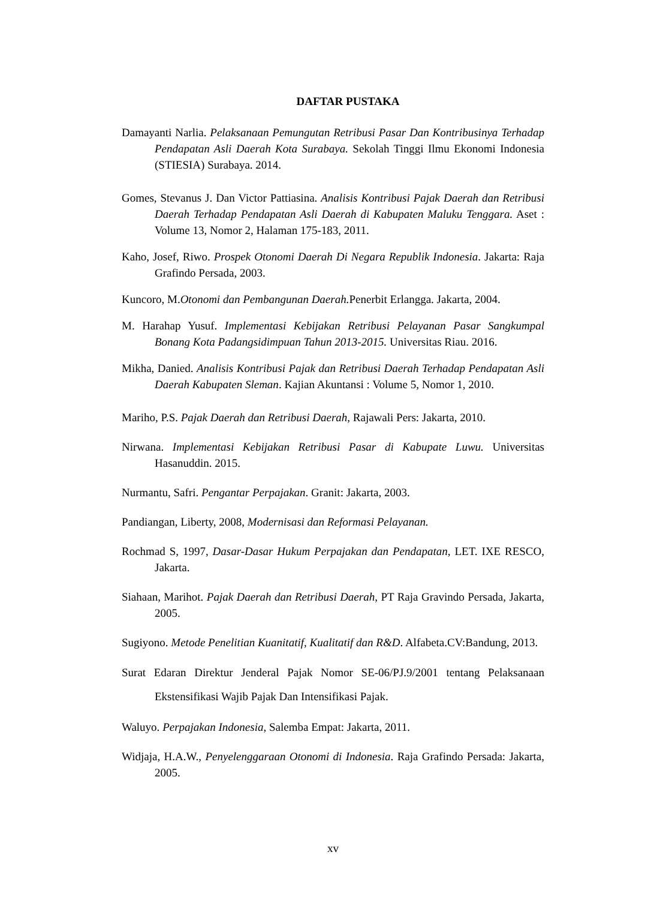DAFTAR PUSTAKA
Damayanti Narlia. Pelaksanaan Pemungutan Retribusi Pasar Dan Kontribusinya Terhadap Pendapatan Asli Daerah Kota Surabaya. Sekolah Tinggi Ilmu Ekonomi Indonesia (STIESIA) Surabaya. 2014.
Gomes, Stevanus J. Dan Victor Pattiasina. Analisis Kontribusi Pajak Daerah dan Retribusi Daerah Terhadap Pendapatan Asli Daerah di Kabupaten Maluku Tenggara. Aset : Volume 13, Nomor 2, Halaman 175-183, 2011.
Kaho, Josef, Riwo. Prospek Otonomi Daerah Di Negara Republik Indonesia. Jakarta: Raja Grafindo Persada, 2003.
Kuncoro, M.Otonomi dan Pembangunan Daerah. Penerbit Erlangga. Jakarta, 2004.
M. Harahap Yusuf. Implementasi Kebijakan Retribusi Pelayanan Pasar Sangkumpal Bonang Kota Padangsidimpuan Tahun 2013-2015. Universitas Riau. 2016.
Mikha, Danied. Analisis Kontribusi Pajak dan Retribusi Daerah Terhadap Pendapatan Asli Daerah Kabupaten Sleman. Kajian Akuntansi : Volume 5, Nomor 1, 2010.
Mariho, P.S. Pajak Daerah dan Retribusi Daerah, Rajawali Pers: Jakarta, 2010.
Nirwana. Implementasi Kebijakan Retribusi Pasar di Kabupate Luwu. Universitas Hasanuddin. 2015.
Nurmantu, Safri. Pengantar Perpajakan. Granit: Jakarta, 2003.
Pandiangan, Liberty, 2008, Modernisasi dan Reformasi Pelayanan.
Rochmad S, 1997, Dasar-Dasar Hukum Perpajakan dan Pendapatan, LET. IXE RESCO, Jakarta.
Siahaan, Marihot. Pajak Daerah dan Retribusi Daerah, PT Raja Gravindo Persada, Jakarta, 2005.
Sugiyono. Metode Penelitian Kuanitatif, Kualitatif dan R&D. Alfabeta.CV:Bandung, 2013.
Surat Edaran Direktur Jenderal Pajak Nomor SE-06/PJ.9/2001 tentang Pelaksanaan Ekstensifikasi Wajib Pajak Dan Intensifikasi Pajak.
Waluyo. Perpajakan Indonesia, Salemba Empat: Jakarta, 2011.
Widjaja, H.A.W., Penyelenggaraan Otonomi di Indonesia. Raja Grafindo Persada: Jakarta, 2005.
xv